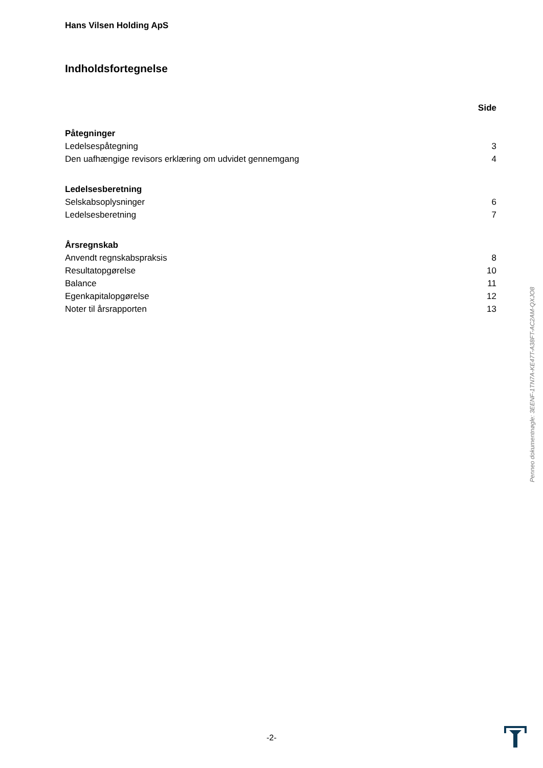Hans Vilsen Holding ApS
Indholdsfortegnelse
| | Side |
| Påtegninger | |
| Ledelsespåtegning | 3 |
| Den uafhængige revisors erklæring om udvidet gennemgang | 4 |
| Ledelsesberetning | |
| Selskabsoplysninger | 6 |
| Ledelsesberetning | 7 |
| Årsregnskab | |
| Anvendt regnskabspraksis | 8 |
| Resultatopgørelse | 10 |
| Balance | 11 |
| Egenkapitalopgørelse | 12 |
| Noter til årsrapporten | 13 |
Penneo dokumentnøgle: 3EENF-1TN7A-KE47T-A38FT-AC2AM-QXJO8
-2-